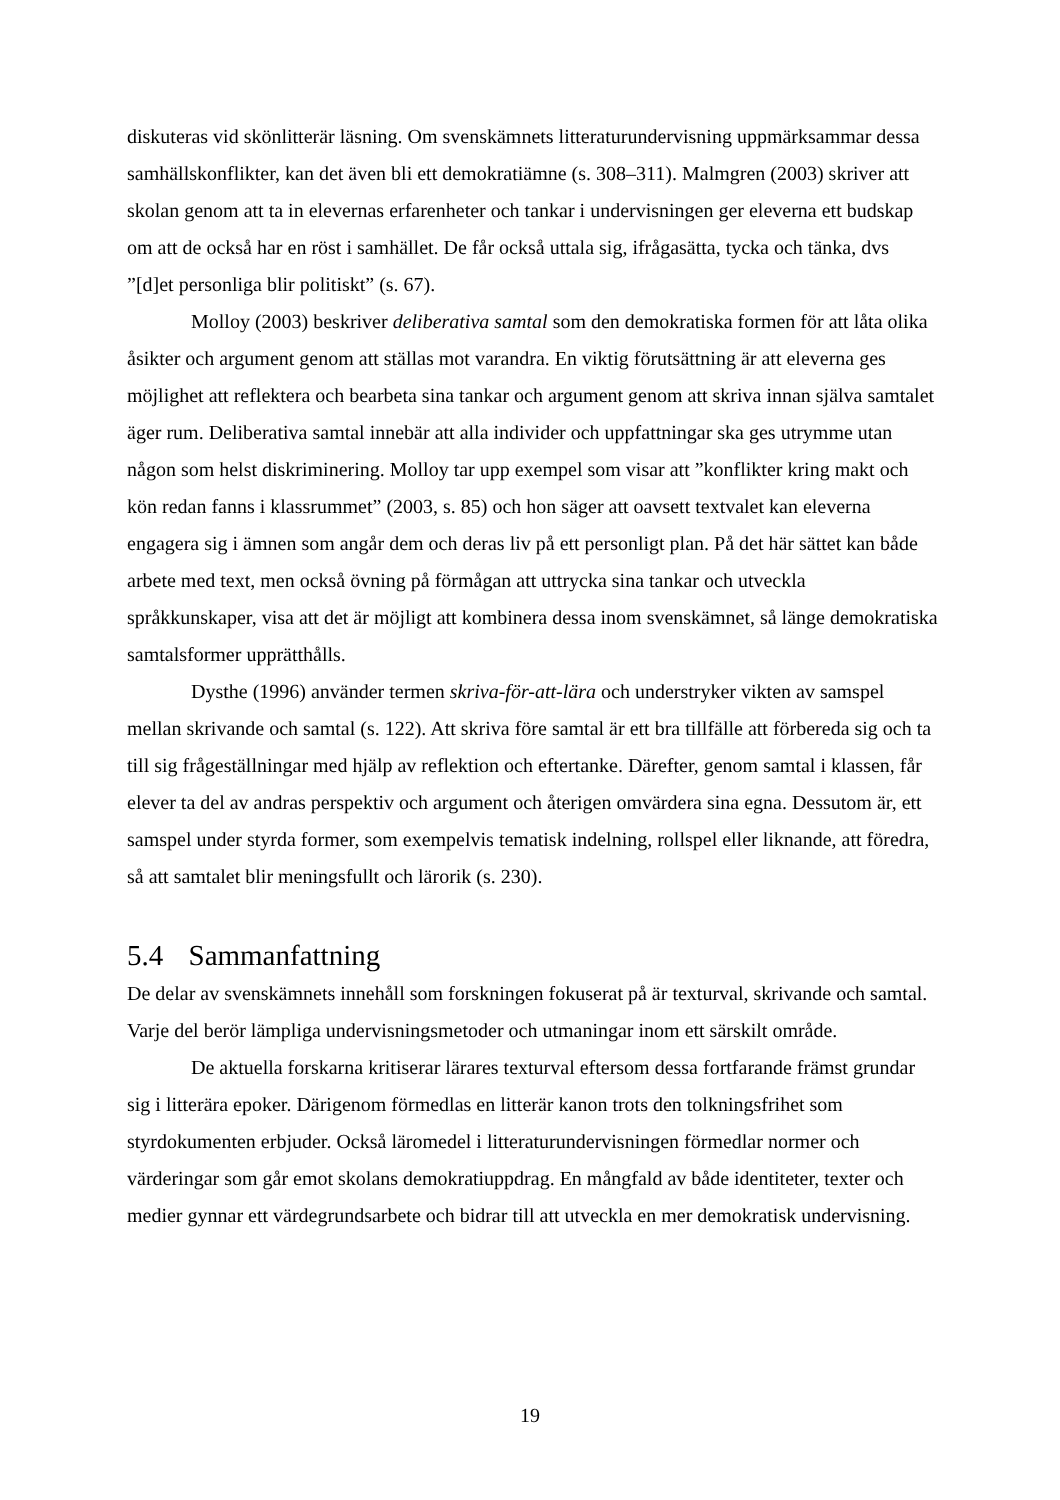diskuteras vid skönlitterär läsning. Om svenskämnets litteraturundervisning uppmärksammar dessa samhällskonflikter, kan det även bli ett demokratiämne (s. 308–311). Malmgren (2003) skriver att skolan genom att ta in elevernas erfarenheter och tankar i undervisningen ger eleverna ett budskap om att de också har en röst i samhället. De får också uttala sig, ifrågasätta, tycka och tänka, dvs ”[d]et personliga blir politiskt” (s. 67).
Molloy (2003) beskriver deliberativa samtal som den demokratiska formen för att låta olika åsikter och argument genom att ställas mot varandra. En viktig förutsättning är att eleverna ges möjlighet att reflektera och bearbeta sina tankar och argument genom att skriva innan själva samtalet äger rum. Deliberativa samtal innebär att alla individer och uppfattningar ska ges utrymme utan någon som helst diskriminering. Molloy tar upp exempel som visar att ”konflikter kring makt och kön redan fanns i klassrummet” (2003, s. 85) och hon säger att oavsett textvalet kan eleverna engagera sig i ämnen som angår dem och deras liv på ett personligt plan. På det här sättet kan både arbete med text, men också övning på förmågan att uttrycka sina tankar och utveckla språkkunskaper, visa att det är möjligt att kombinera dessa inom svenskämnet, så länge demokratiska samtalsformer upprätthålls.
Dysthe (1996) använder termen skriva-för-att-lära och understryker vikten av samspel mellan skrivande och samtal (s. 122). Att skriva före samtal är ett bra tillfälle att förbereda sig och ta till sig frågeställningar med hjälp av reflektion och eftertanke. Därefter, genom samtal i klassen, får elever ta del av andras perspektiv och argument och återigen omvärdera sina egna. Dessutom är, ett samspel under styrda former, som exempelvis tematisk indelning, rollspel eller liknande, att föredra, så att samtalet blir meningsfullt och lärorik (s. 230).
5.4 Sammanfattning
De delar av svenskämnets innehåll som forskningen fokuserat på är texturval, skrivande och samtal. Varje del berör lämpliga undervisningsmetoder och utmaningar inom ett särskilt område.
De aktuella forskarna kritiserar lärares texturval eftersom dessa fortfarande främst grundar sig i litterära epoker. Därigenom förmedlas en litterär kanon trots den tolkningsfrihet som styrdokumenten erbjuder. Också läromedel i litteraturundervisningen förmedlar normer och värderingar som går emot skolans demokratiuppdrag. En mångfald av både identiteter, texter och medier gynnar ett värdegrundsarbete och bidrar till att utveckla en mer demokratisk undervisning.
19